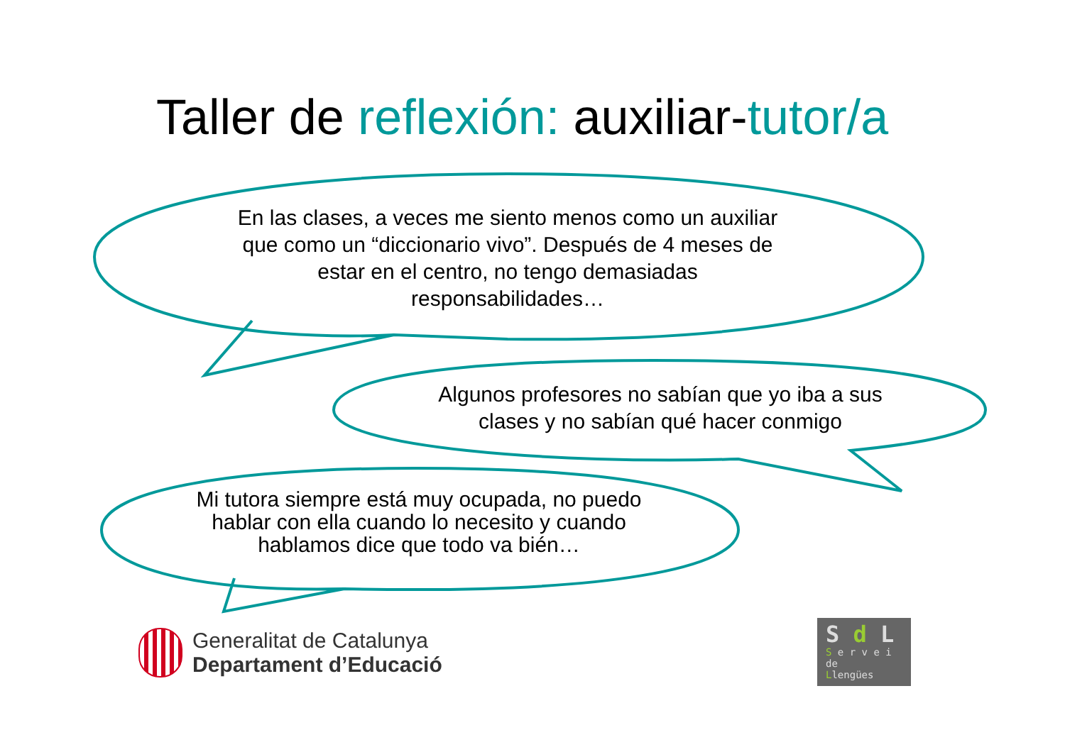Taller de reflexión: auxiliar-tutor/a
En las clases, a veces me siento menos como un auxiliar que como un “diccionario vivo”. Después de 4 meses de estar en el centro, no tengo demasiadas responsabilidades…
Algunos profesores no sabían que yo iba a sus clases y no sabían qué hacer conmigo
Mi tutora siempre está muy ocupada, no puedo hablar con ella cuando lo necesito y cuando hablamos dice que todo va bién…
Generalitat de Catalunya
Departament d’Educació
S d L
S e r v e i
de
Llengües